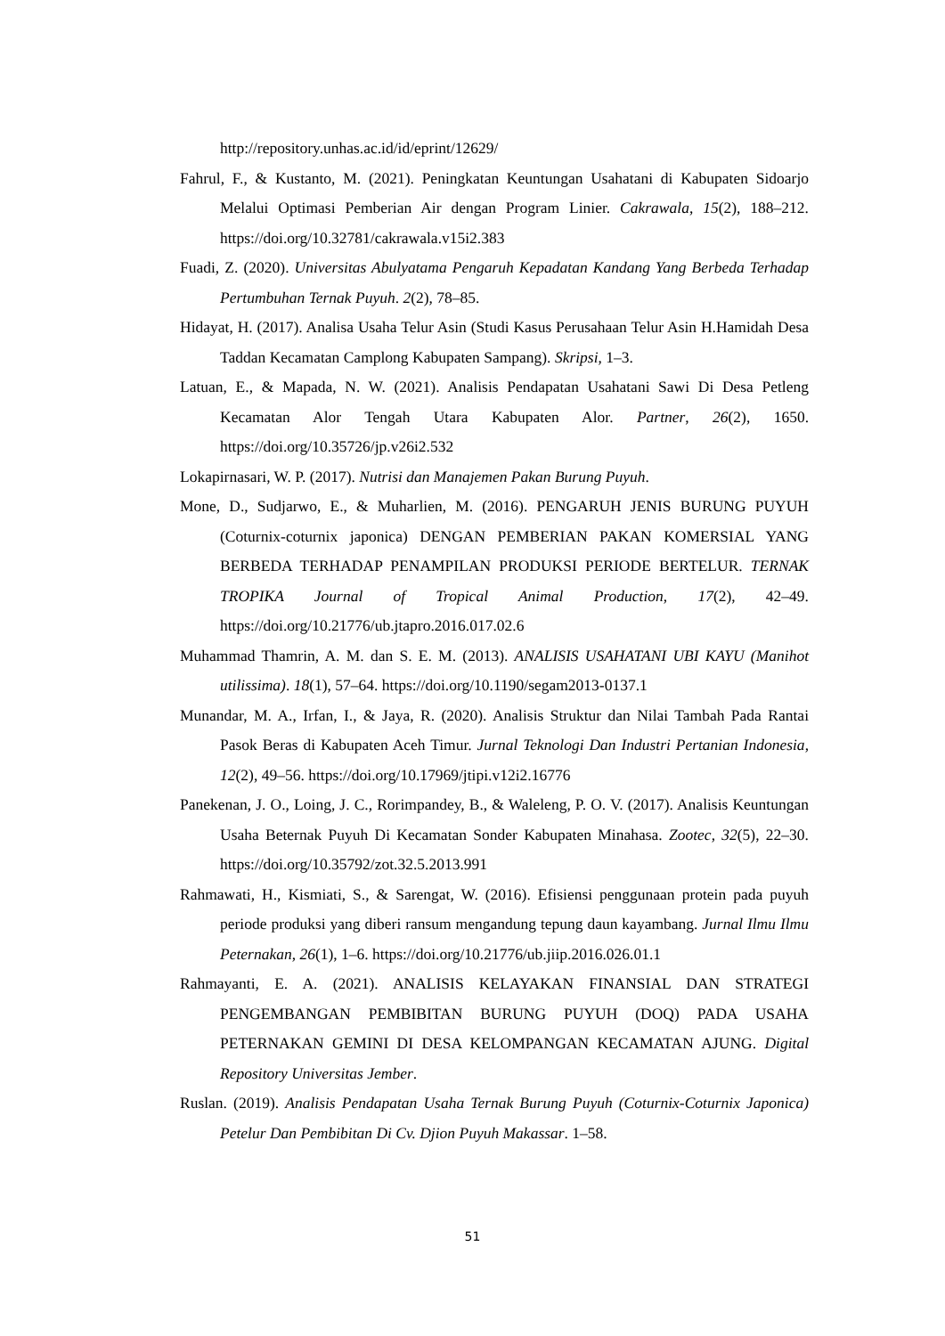http://repository.unhas.ac.id/id/eprint/12629/
Fahrul, F., & Kustanto, M. (2021). Peningkatan Keuntungan Usahatani di Kabupaten Sidoarjo Melalui Optimasi Pemberian Air dengan Program Linier. Cakrawala, 15(2), 188–212. https://doi.org/10.32781/cakrawala.v15i2.383
Fuadi, Z. (2020). Universitas Abulyatama Pengaruh Kepadatan Kandang Yang Berbeda Terhadap Pertumbuhan Ternak Puyuh. 2(2), 78–85.
Hidayat, H. (2017). Analisa Usaha Telur Asin (Studi Kasus Perusahaan Telur Asin H.Hamidah Desa Taddan Kecamatan Camplong Kabupaten Sampang). Skripsi, 1–3.
Latuan, E., & Mapada, N. W. (2021). Analisis Pendapatan Usahatani Sawi Di Desa Petleng Kecamatan Alor Tengah Utara Kabupaten Alor. Partner, 26(2), 1650. https://doi.org/10.35726/jp.v26i2.532
Lokapirnasari, W. P. (2017). Nutrisi dan Manajemen Pakan Burung Puyuh.
Mone, D., Sudjarwo, E., & Muharlien, M. (2016). PENGARUH JENIS BURUNG PUYUH (Coturnix-coturnix japonica) DENGAN PEMBERIAN PAKAN KOMERSIAL YANG BERBEDA TERHADAP PENAMPILAN PRODUKSI PERIODE BERTELUR. TERNAK TROPIKA Journal of Tropical Animal Production, 17(2), 42–49. https://doi.org/10.21776/ub.jtapro.2016.017.02.6
Muhammad Thamrin, A. M. dan S. E. M. (2013). ANALISIS USAHATANI UBI KAYU (Manihot utilissima). 18(1), 57–64. https://doi.org/10.1190/segam2013-0137.1
Munandar, M. A., Irfan, I., & Jaya, R. (2020). Analisis Struktur dan Nilai Tambah Pada Rantai Pasok Beras di Kabupaten Aceh Timur. Jurnal Teknologi Dan Industri Pertanian Indonesia, 12(2), 49–56. https://doi.org/10.17969/jtipi.v12i2.16776
Panekenan, J. O., Loing, J. C., Rorimpandey, B., & Waleleng, P. O. V. (2017). Analisis Keuntungan Usaha Beternak Puyuh Di Kecamatan Sonder Kabupaten Minahasa. Zootec, 32(5), 22–30. https://doi.org/10.35792/zot.32.5.2013.991
Rahmawati, H., Kismiati, S., & Sarengat, W. (2016). Efisiensi penggunaan protein pada puyuh periode produksi yang diberi ransum mengandung tepung daun kayambang. Jurnal Ilmu Ilmu Peternakan, 26(1), 1–6. https://doi.org/10.21776/ub.jiip.2016.026.01.1
Rahmayanti, E. A. (2021). ANALISIS KELAYAKAN FINANSIAL DAN STRATEGI PENGEMBANGAN PEMBIBITAN BURUNG PUYUH (DOQ) PADA USAHA PETERNAKAN GEMINI DI DESA KELOMPANGAN KECAMATAN AJUNG. Digital Repository Universitas Jember.
Ruslan. (2019). Analisis Pendapatan Usaha Ternak Burung Puyuh (Coturnix-Coturnix Japonica) Petelur Dan Pembibitan Di Cv. Djion Puyuh Makassar. 1–58.
51